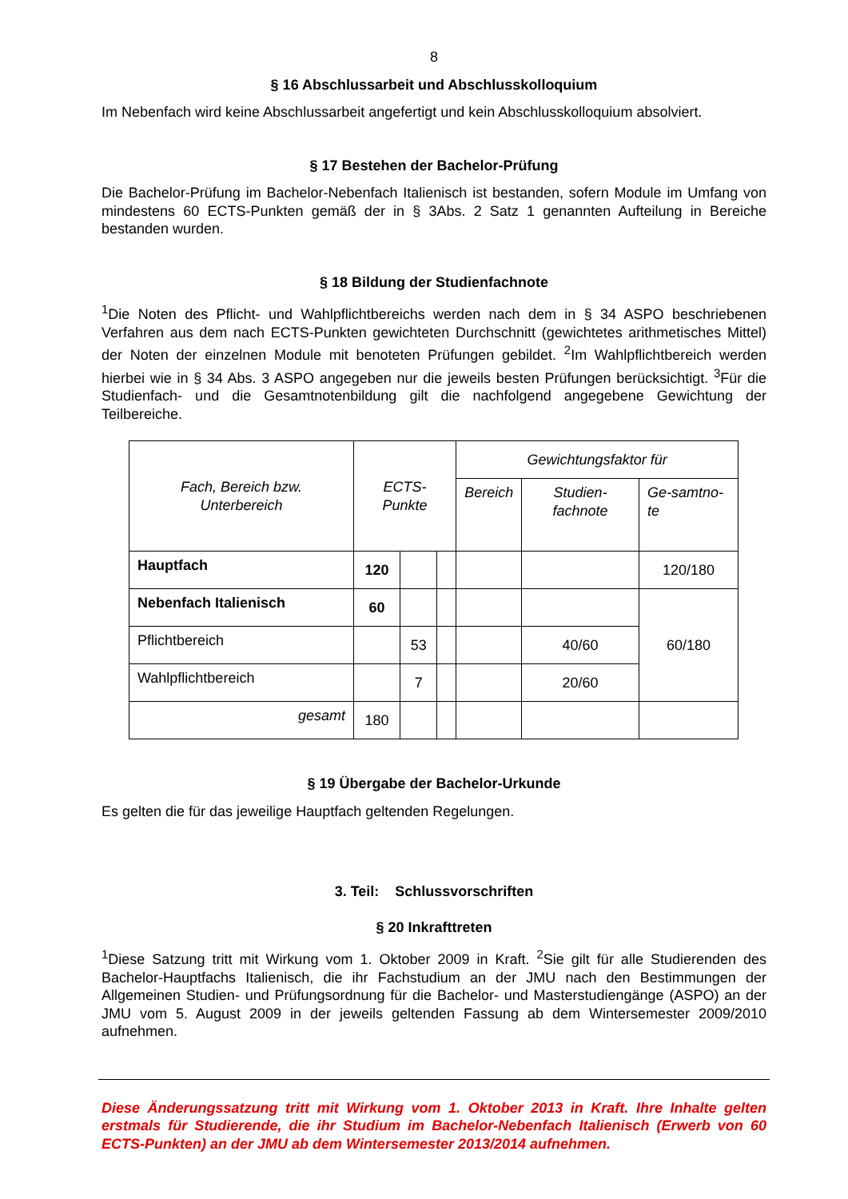8
§ 16 Abschlussarbeit und Abschlusskolloquium
Im Nebenfach wird keine Abschlussarbeit angefertigt und kein Abschlusskolloquium absolviert.
§ 17 Bestehen der Bachelor-Prüfung
Die Bachelor-Prüfung im Bachelor-Nebenfach Italienisch ist bestanden, sofern Module im Umfang von mindestens 60 ECTS-Punkten gemäß der in § 3Abs. 2 Satz 1 genannten Aufteilung in Bereiche bestanden wurden.
§ 18 Bildung der Studienfachnote
<sup>1</sup> Die Noten des Pflicht- und Wahlpflichtbereichs werden nach dem in § 34 ASPO beschriebenen Verfahren aus dem nach ECTS-Punkten gewichteten Durchschnitt (gewichtetes arithmetisches Mittel) der Noten der einzelnen Module mit benoteten Prüfungen gebildet. <sup>2</sup>Im Wahlpflichtbereich werden hierbei wie in § 34 Abs. 3 ASPO angegeben nur die jeweils besten Prüfungen berücksichtigt. <sup>3</sup>Für die Studienfach- und die Gesamtnotenbildung gilt die nachfolgend angegebene Gewichtung der Teilbereiche.
| Fach, Bereich bzw. Unterbereich | ECTS-Punkte | | | Gewichtungsfaktor für | | |
| | | | | Bereich | Studien-fachnote | Ge-samtno-te |
| Hauptfach | 120 | | | | | 120/180 |
| Nebenfach Italienisch | 60 | | | | | 60/180 |
| Pflichtbereich | | 53 | | | 40/60 | |
| Wahlpflichtbereich | | 7 | | | 20/60 | |
| gesamt | 180 | | | | | |
§ 19 Übergabe der Bachelor-Urkunde
Es gelten die für das jeweilige Hauptfach geltenden Regelungen.
3. Teil: Schlussvorschriften
§ 20 Inkrafttreten
<sup>1</sup> Diese Satzung tritt mit Wirkung vom 1. Oktober 2009 in Kraft. <sup>2</sup>Sie gilt für alle Studierenden des Bachelor-Hauptfachs Italienisch, die ihr Fachstudium an der JMU nach den Bestimmungen der Allgemeinen Studien- und Prüfungsordnung für die Bachelor- und Masterstudiengänge (ASPO) an der JMU vom 5. August 2009 in der jeweils geltenden Fassung ab dem Wintersemester 2009/2010 aufnehmen.
Diese Änderungssatzung tritt mit Wirkung vom 1. Oktober 2013 in Kraft. Ihre Inhalte gelten erstmals für Studierende, die ihr Studium im Bachelor-Nebenfach Italienisch (Erwerb von 60 ECTS-Punkten) an der JMU ab dem Wintersemester 2013/2014 aufnehmen.